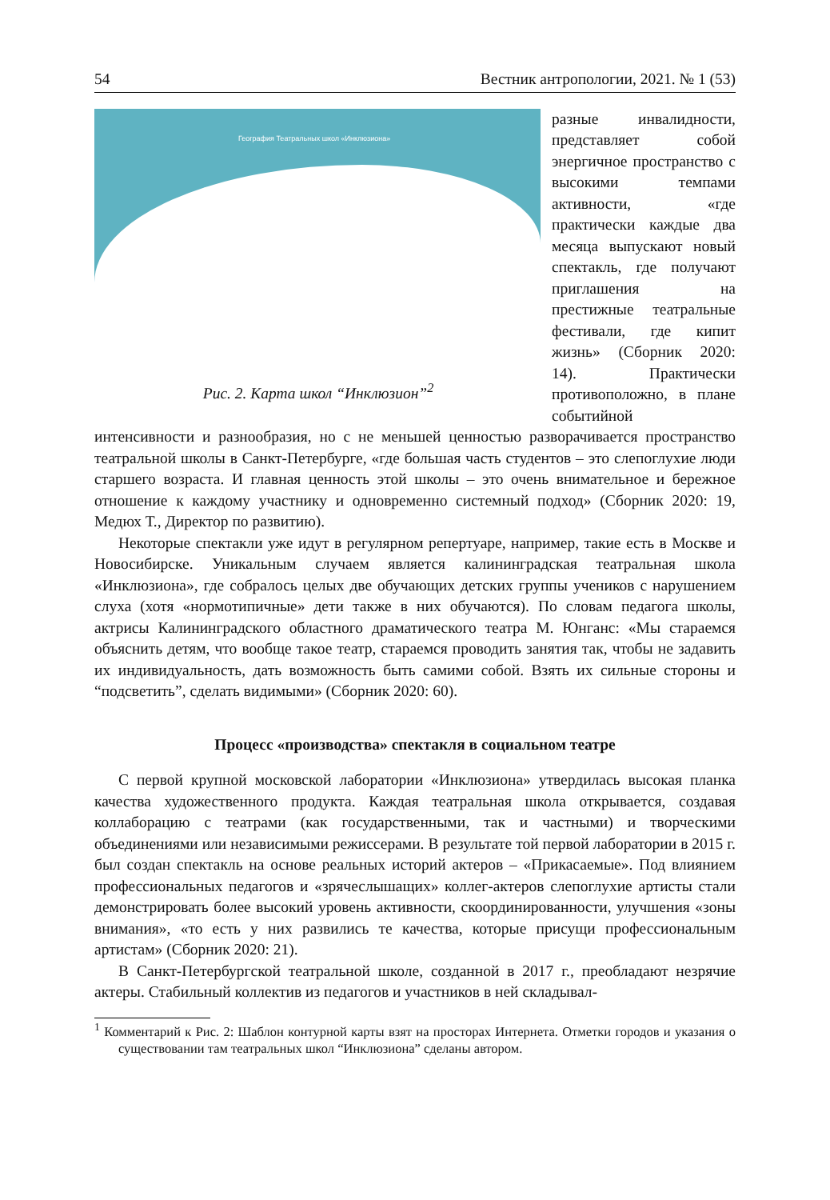54 Вестник антропологии, 2021. № 1 (53)
География Театральных школ «Инклюзиона»
Рис. 2. Карта школ “Инклюзион”<sup>2</sup>
разные инвалидности, представляет собой энергичное пространство с высокими темпами активности, «где практически каждые два месяца выпускают новый спектакль, где получают приглашения на престижные театральные фестивали, где кипит жизнь» (Сборник 2020: 14). Практически противоположно, в плане событийной интенсивности и разнообразия, но с не меньшей ценностью разворачивается пространство театральной школы в Санкт-Петербурге, «где большая часть студентов – это слепоглухие люди старшего возраста. И главная ценность этой школы – это очень внимательное и бережное отношение к каждому участнику и одновременно системный подход» (Сборник 2020: 19, Медюх Т., Директор по развитию).
Некоторые спектакли уже идут в регулярном репертуаре, например, такие есть в Москве и Новосибирске. Уникальным случаем является калининградская театральная школа «Инклюзиона», где собралось целых две обучающих детских группы учеников с нарушением слуха (хотя «нормотипичные» дети также в них обучаются). По словам педагога школы, актрисы Калининградского областного драматического театра М. Юнганс: «Мы стараемся объяснить детям, что вообще такое театр, стараемся проводить занятия так, чтобы не задавить их индивидуальность, дать возможность быть самими собой. Взять их сильные стороны и “подсветить”, сделать видимыми» (Сборник 2020: 60).
Процесс «производства» спектакля в социальном театре
С первой крупной московской лаборатории «Инклюзиона» утвердилась высокая планка качества художественного продукта. Каждая театральная школа открывается, создавая коллаборацию с театрами (как государственными, так и частными) и творческими объединениями или независимыми режиссерами. В результате той первой лаборатории в 2015 г. был создан спектакль на основе реальных историй актеров – «Прикасаемые». Под влиянием профессиональных педагогов и «зрячеслышащих» коллег-актеров слепоглухие артисты стали демонстрировать более высокий уровень активности, скоординированности, улучшения «зоны внимания», «то есть у них развились те качества, которые присущи профессиональным артистам» (Сборник 2020: 21).
В Санкт-Петербургской театральной школе, созданной в 2017 г., преобладают незрячие актеры. Стабильный коллектив из педагогов и участников в ней складывал-
<sup>1</sup> Комментарий к Рис. 2: Шаблон контурной карты взят на просторах Интернета. Отметки городов и указания о существовании там театральных школ “Инклюзиона” сделаны автором.